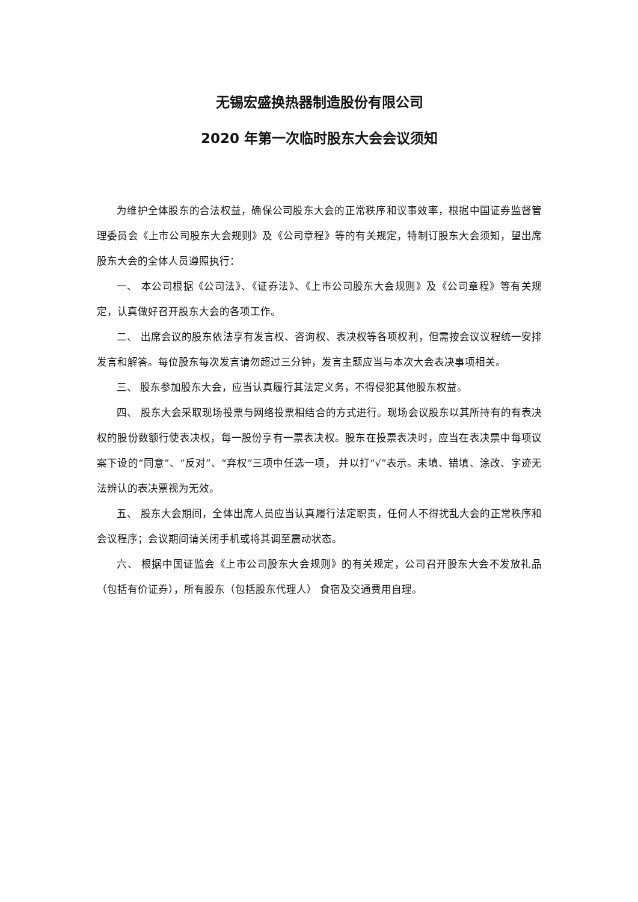无锡宏盛换热器制造股份有限公司
2020 年第一次临时股东大会会议须知
为维护全体股东的合法权益，确保公司股东大会的正常秩序和议事效率，根据中国证券监督管理委员会《上市公司股东大会规则》及《公司章程》等的有关规定，特制订股东大会须知，望出席股东大会的全体人员遵照执行：
一、 本公司根据《公司法》、《证券法》、《上市公司股东大会规则》及《公司章程》等有关规定，认真做好召开股东大会的各项工作。
二、 出席会议的股东依法享有发言权、咨询权、表决权等各项权利，但需按会议议程统一安排发言和解答。每位股东每次发言请勿超过三分钟，发言主题应当与本次大会表决事项相关。
三、 股东参加股东大会，应当认真履行其法定义务，不得侵犯其他股东权益。
四、 股东大会采取现场投票与网络投票相结合的方式进行。现场会议股东以其所持有的有表决权的股份数额行使表决权，每一股份享有一票表决权。股东在投票表决时，应当在表决票中每项议案下设的“同意”、“反对”、“弃权”三项中任选一项， 并以打“√”表示。未填、错填、涂改、字迹无法辨认的表决票视为无效。
五、 股东大会期间，全体出席人员应当认真履行法定职责，任何人不得扰乱大会的正常秩序和会议程序；会议期间请关闭手机或将其调至震动状态。
六、 根据中国证监会《上市公司股东大会规则》的有关规定，公司召开股东大会不发放礼品（包括有价证券），所有股东（包括股东代理人） 食宿及交通费用自理。